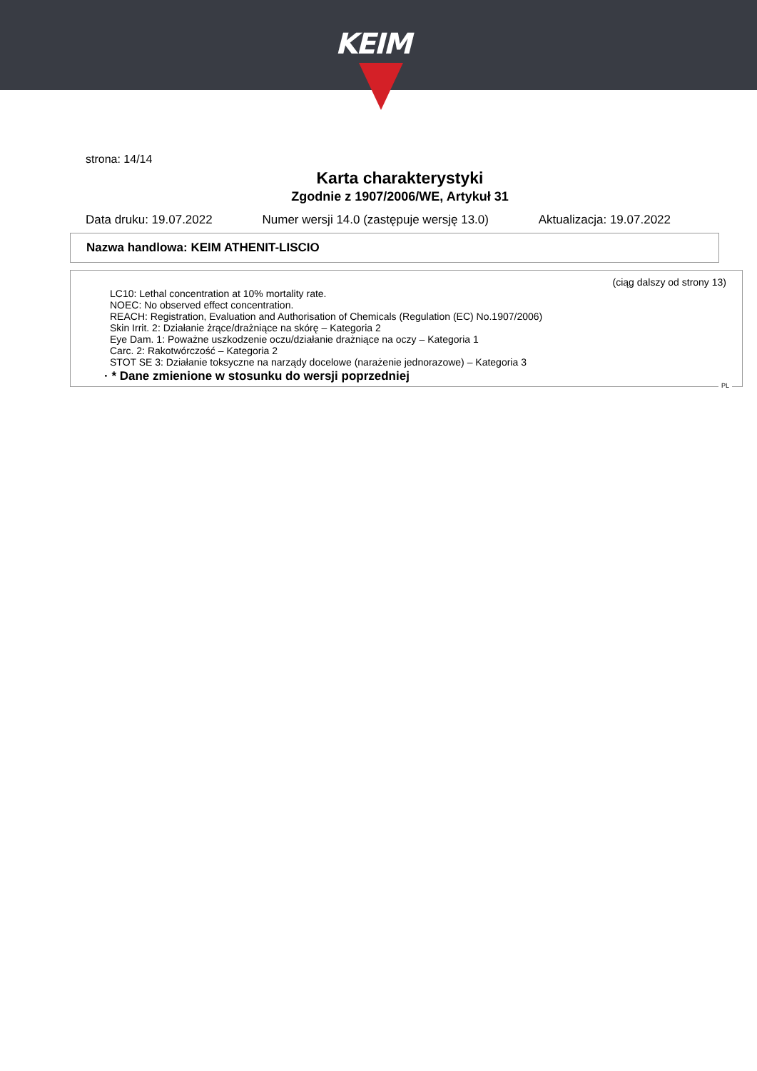KEIM
strona: 14/14
Karta charakterystyki
Zgodnie z 1907/2006/WE, Artykuł 31
Data druku: 19.07.2022 Numer wersji 14.0 (zastępuje wersję 13.0) Aktualizacja: 19.07.2022
Nazwa handlowa: KEIM ATHENIT-LISCIO
(ciąg dalszy od strony 13)
LC10: Lethal concentration at 10% mortality rate.
NOEC: No observed effect concentration.
REACH: Registration, Evaluation and Authorisation of Chemicals (Regulation (EC) No.1907/2006)
Skin Irrit. 2: Działanie żrące/drażniące na skórę – Kategoria 2
Eye Dam. 1: Poważne uszkodzenie oczu/działanie drażniące na oczy – Kategoria 1
Carc. 2: Rakotwórczość – Kategoria 2
STOT SE 3: Działanie toksyczne na narządy docelowe (narażenie jednorazowe) – Kategoria 3
· * Dane zmienione w stosunku do wersji poprzedniej
PL